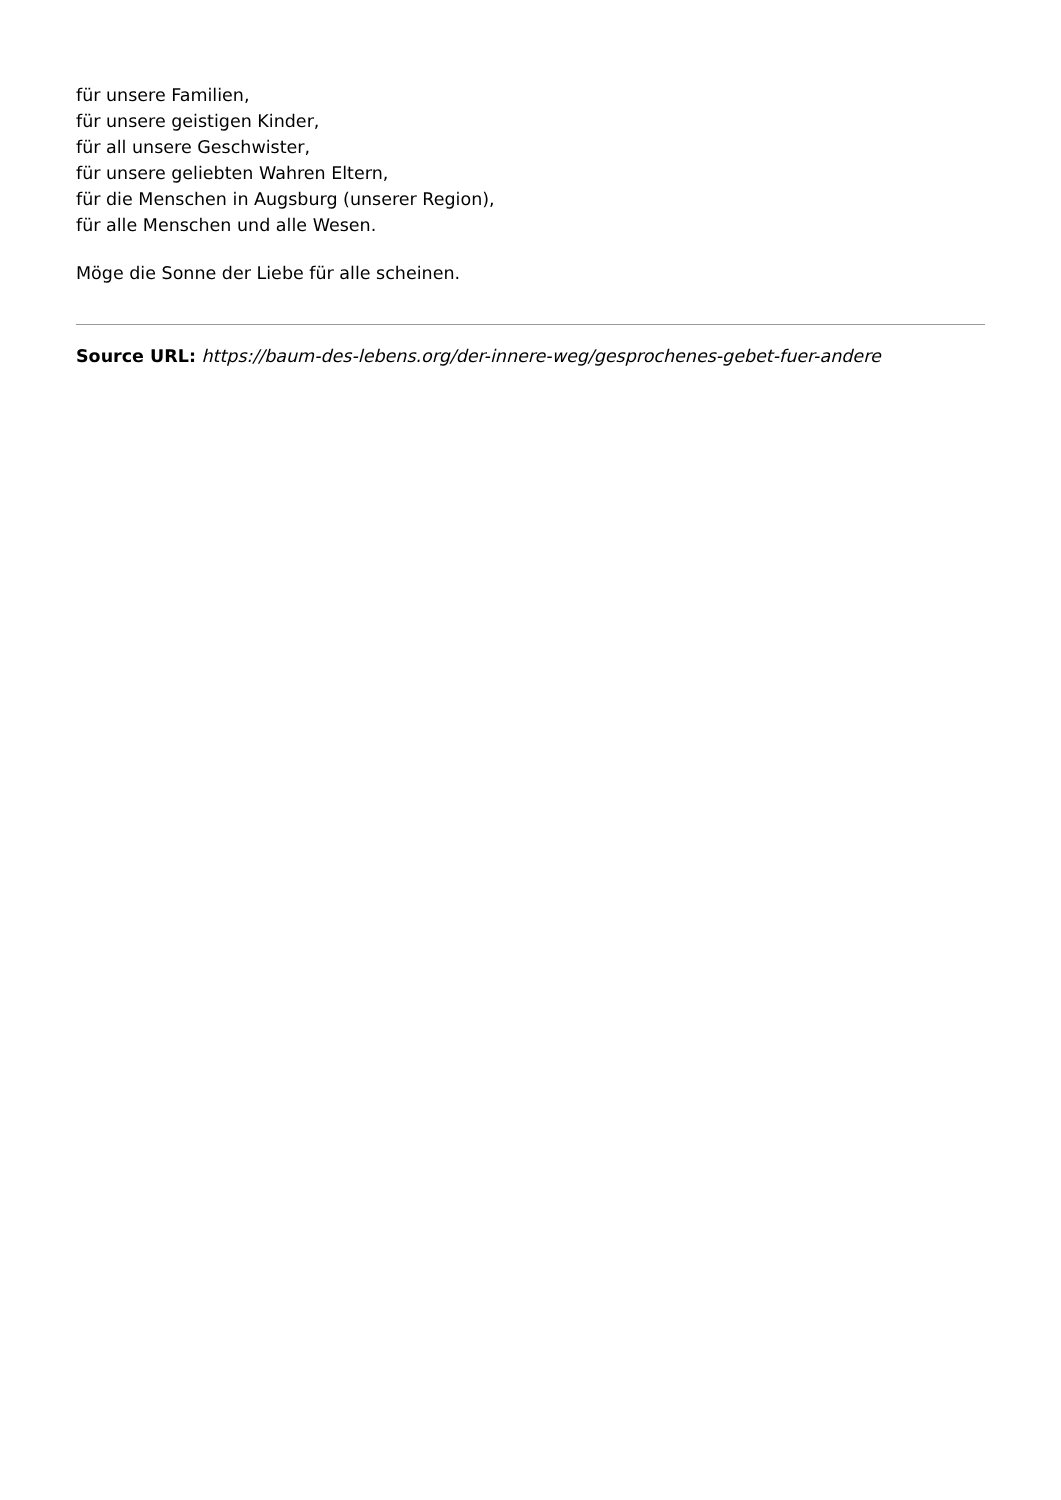für unsere Familien,
für unsere geistigen Kinder,
für all unsere Geschwister,
für unsere geliebten Wahren Eltern,
für die Menschen in Augsburg (unserer Region),
für alle Menschen und alle Wesen.
Möge die Sonne der Liebe für alle scheinen.
Source URL: https://baum-des-lebens.org/der-innere-weg/gesprochenes-gebet-fuer-andere